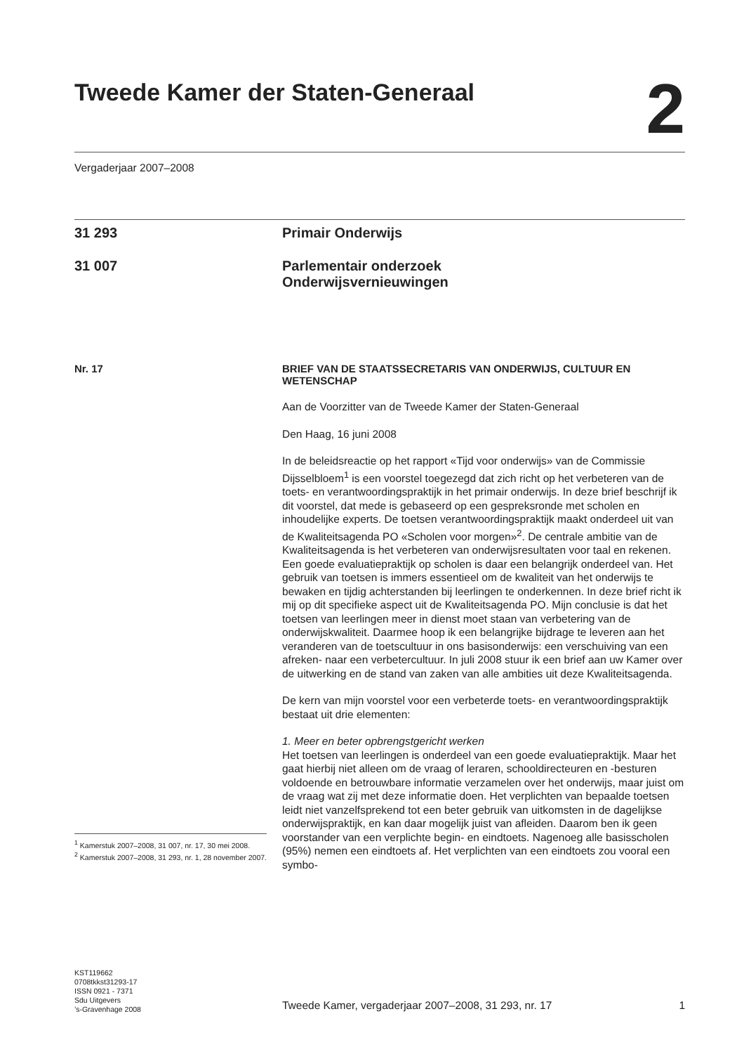Tweede Kamer der Staten-Generaal
2
Vergaderjaar 2007–2008
31 293 Primair Onderwijs
31 007 Parlementair onderzoek
Onderwijsvernieuwingen
Nr. 17
BRIEF VAN DE STAATSSECRETARIS VAN ONDERWIJS, CULTUUR EN WETENSCHAP
Aan de Voorzitter van de Tweede Kamer der Staten-Generaal
Den Haag, 16 juni 2008
In de beleidsreactie op het rapport «Tijd voor onderwijs» van de Commissie Dijsselbloem<sup>1</sup> is een voorstel toegezegd dat zich richt op het verbeteren van de toets- en verantwoordingspraktijk in het primair onderwijs. In deze brief beschrijf ik dit voorstel, dat mede is gebaseerd op een gespreksronde met scholen en inhoudelijke experts. De toetsen verantwoordingspraktijk maakt onderdeel uit van de Kwaliteitsagenda PO «Scholen voor morgen»<sup>2</sup>. De centrale ambitie van de Kwaliteitsagenda is het verbeteren van onderwijsresultaten voor taal en rekenen. Een goede evaluatiepraktijk op scholen is daar een belangrijk onderdeel van. Het gebruik van toetsen is immers essentieel om de kwaliteit van het onderwijs te bewaken en tijdig achterstanden bij leerlingen te onderkennen. In deze brief richt ik mij op dit specifieke aspect uit de Kwaliteitsagenda PO. Mijn conclusie is dat het toetsen van leerlingen meer in dienst moet staan van verbetering van de onderwijskwaliteit. Daarmee hoop ik een belangrijke bijdrage te leveren aan het veranderen van de toetscultuur in ons basisonderwijs: een verschuiving van een afreken- naar een verbetercultuur. In juli 2008 stuur ik een brief aan uw Kamer over de uitwerking en de stand van zaken van alle ambities uit deze Kwaliteitsagenda.
De kern van mijn voorstel voor een verbeterde toets- en verantwoordingspraktijk bestaat uit drie elementen:
1. Meer en beter opbrengstgericht werken
Het toetsen van leerlingen is onderdeel van een goede evaluatiepraktijk. Maar het gaat hierbij niet alleen om de vraag of leraren, schooldirecteuren en -besturen voldoende en betrouwbare informatie verzamelen over het onderwijs, maar juist om de vraag wat zij met deze informatie doen. Het verplichten van bepaalde toetsen leidt niet vanzelfsprekend tot een beter gebruik van uitkomsten in de dagelijkse onderwijspraktijk, en kan daar mogelijk juist van afleiden. Daarom ben ik geen voorstander van een verplichte begin- en eindtoets. Nagenoeg alle basisscholen (95%) nemen een eindtoets af. Het verplichten van een eindtoets zou vooral een symbo-
<sup>1</sup> Kamerstuk 2007–2008, 31 007, nr. 17, 30 mei 2008.
<sup>2</sup> Kamerstuk 2007–2008, 31 293, nr. 1, 28 november 2007.
KST119662
0708tkkst31293-17
ISSN 0921 - 7371
Sdu Uitgevers
’s-Gravenhage 2008
Tweede Kamer, vergaderjaar 2007–2008, 31 293, nr. 17 1